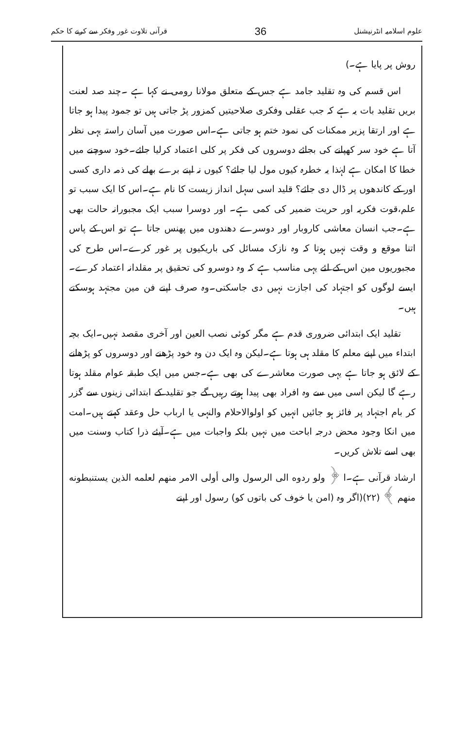علوم اسلامیہ انٹرنیشنل 36 قرآنی تلاوت غور وفکر سے کرنے کا حکم
روش پر پایا ہے۔)
اس قسم کی وہ تقلید جامد ہے جس کے متعلق مولانا رومی نے کہا ہے ۔چند صد لعنت بریں تقلید بات یہ ہے کہ جب عقلی وفکری صلاحیتیں کمزور پڑ جاتی ہیں تو جمود پیدا ہو جاتا ہے اور ارتقا پزیر ممکنات کی نمود ختم ہو جاتی ہے۔اس صورت میں آسان راستہ یہی نظر آتا ہے خود سر کھپانے کی بجائے دوسروں کی فکر پر کلی اعتماد کرلیا جائے۔خود سوچنے میں خطا کا امکان ہے لہٰذا یہ خطرہ کیوں مول لیا جائے؟ کیوں نہ اپنے برے بھلے کی ذمہ داری کسی اور کے کاندھوں پر ڈال دی جائے؟ قلید اسی سہل انداز زیست کا نام ہے۔اس کا ایک سبب تو علم،قوت فکریہ اور حریت ضمیر کی کمی ہے۔ اور دوسرا سبب ایک مجبورانہ حالت بھی ہے۔جب انسان معاشی کاروبار اور دوسرے دھندوں میں پھنس جاتا ہے تو اس کے پاس اتنا موقع و وقت نہیں ہوتا کہ وہ نازک مسائل کی باریکیوں پر غور کرے۔اس طرح کی مجبوریوں مین اس کے لئے یہی مناسب ہے کہ وہ دوسرو کی تحقیق پر مقلدانہ اعتماد کرے۔ایسے لوگوں کو اجتہاد کی اجازت نہیں دی جاسکتی۔وہ صرف اپنے فن مین مجتہد ہوسکتے ہیں۔
تقلید ایک ابتدائی ضروری قدم ہے مگر کوئی نصب العین اور آخری مقصد نہیں۔ایک بچہ ابتداء میں اپنے معلم کا مقلد ہی ہوتا ہے۔لیکن وہ ایک دن وہ خود پڑھنے اور دوسروں کو پڑھانے کے لائق ہو جاتا ہے یہی صورت معاشرے کی بھی ہے۔جس میں ایک طبقہ عوام مقلد ہوتا رہے گا لیکن اسی میں سے وہ افراد بھی پیدا ہوتے رہیں گے جو تقلید کے ابتدائی زینوں سے گزر کر بام اجتہاد پر فائز ہو جائیں انہیں کو اولوالاحلام والنہی یا ارباب حل وعقد کہتے ہیں۔امت میں انکا وجود محض درجہ اباحت میں نہیں بلکہ واجبات میں ہے۔آیئے ذرا کتاب وسنت میں بھی اسے تلاش کریں۔
ارشاد قرآنی ہے۔ا ﴿ ولو ردوه الى الرسول والى أولى الامر منهم لعلمه الذين يستنبطونه منهم ﴾ (٢٢)(اگر وہ (امن یا خوف کی باتوں کو) رسول اور اپنے